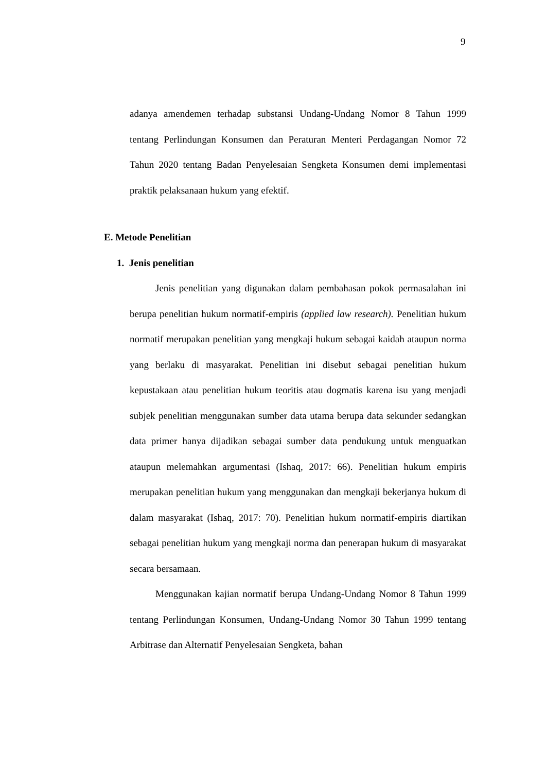9
adanya amendemen terhadap substansi Undang-Undang Nomor 8 Tahun 1999 tentang Perlindungan Konsumen dan Peraturan Menteri Perdagangan Nomor 72 Tahun 2020 tentang Badan Penyelesaian Sengketa Konsumen demi implementasi praktik pelaksanaan hukum yang efektif.
E. Metode Penelitian
1. Jenis penelitian
Jenis penelitian yang digunakan dalam pembahasan pokok permasalahan ini berupa penelitian hukum normatif-empiris (applied law research). Penelitian hukum normatif merupakan penelitian yang mengkaji hukum sebagai kaidah ataupun norma yang berlaku di masyarakat. Penelitian ini disebut sebagai penelitian hukum kepustakaan atau penelitian hukum teoritis atau dogmatis karena isu yang menjadi subjek penelitian menggunakan sumber data utama berupa data sekunder sedangkan data primer hanya dijadikan sebagai sumber data pendukung untuk menguatkan ataupun melemahkan argumentasi (Ishaq, 2017: 66). Penelitian hukum empiris merupakan penelitian hukum yang menggunakan dan mengkaji bekerjanya hukum di dalam masyarakat (Ishaq, 2017: 70). Penelitian hukum normatif-empiris diartikan sebagai penelitian hukum yang mengkaji norma dan penerapan hukum di masyarakat secara bersamaan.
Menggunakan kajian normatif berupa Undang-Undang Nomor 8 Tahun 1999 tentang Perlindungan Konsumen, Undang-Undang Nomor 30 Tahun 1999 tentang Arbitrase dan Alternatif Penyelesaian Sengketa, bahan